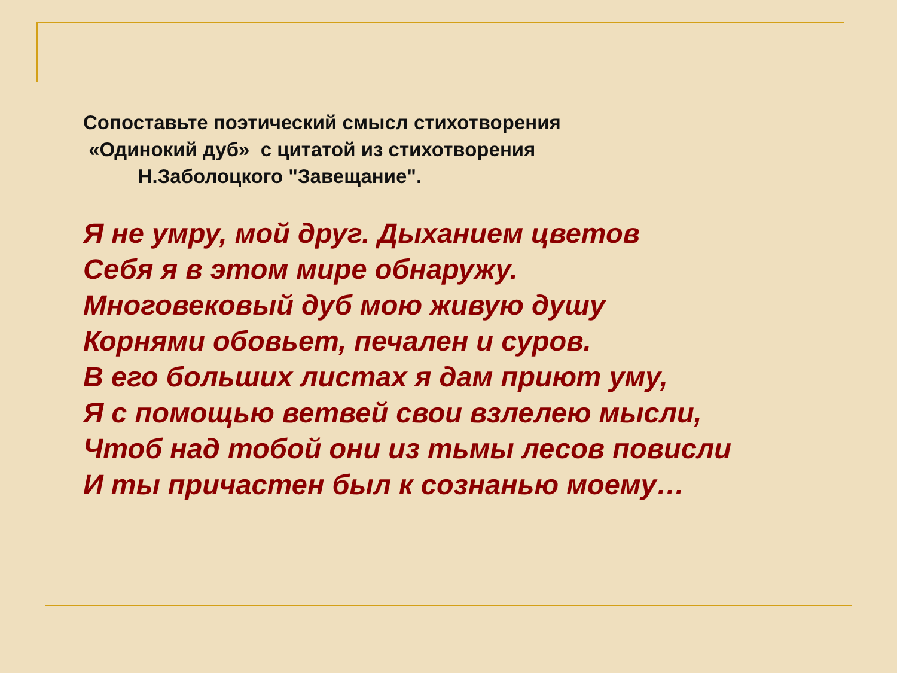Сопоставьте поэтический смысл стихотворения
«Одинокий дуб» с цитатой из стихотворения
Н.Заболоцкого "Завещание".
Я не умру, мой друг. Дыханием цветов
Себя я в этом мире обнаружу.
Многовековый дуб мою живую душу
Корнями обовьет, печален и суров.
В его больших листах я дам приют уму,
Я с помощью ветвей свои взлелею мысли,
Чтоб над тобой они из тьмы лесов повисли
И ты причастен был к сознанью моему…